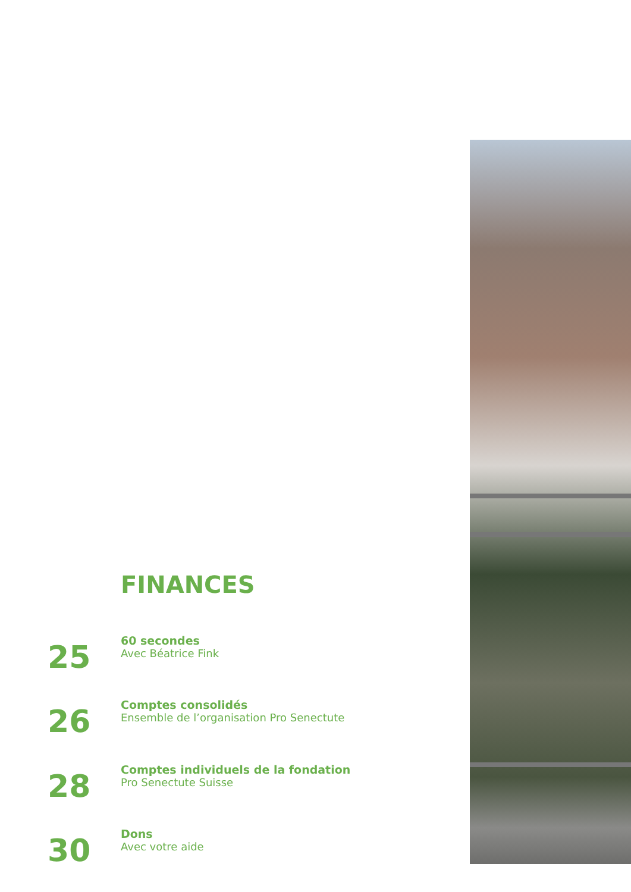FINANCES
25
60 secondes
Avec Béatrice Fink
26
Comptes consolidés
Ensemble de l’organisation Pro Senectute
28
Comptes individuels de la fondation
Pro Senectute Suisse
30
Dons
Avec votre aide